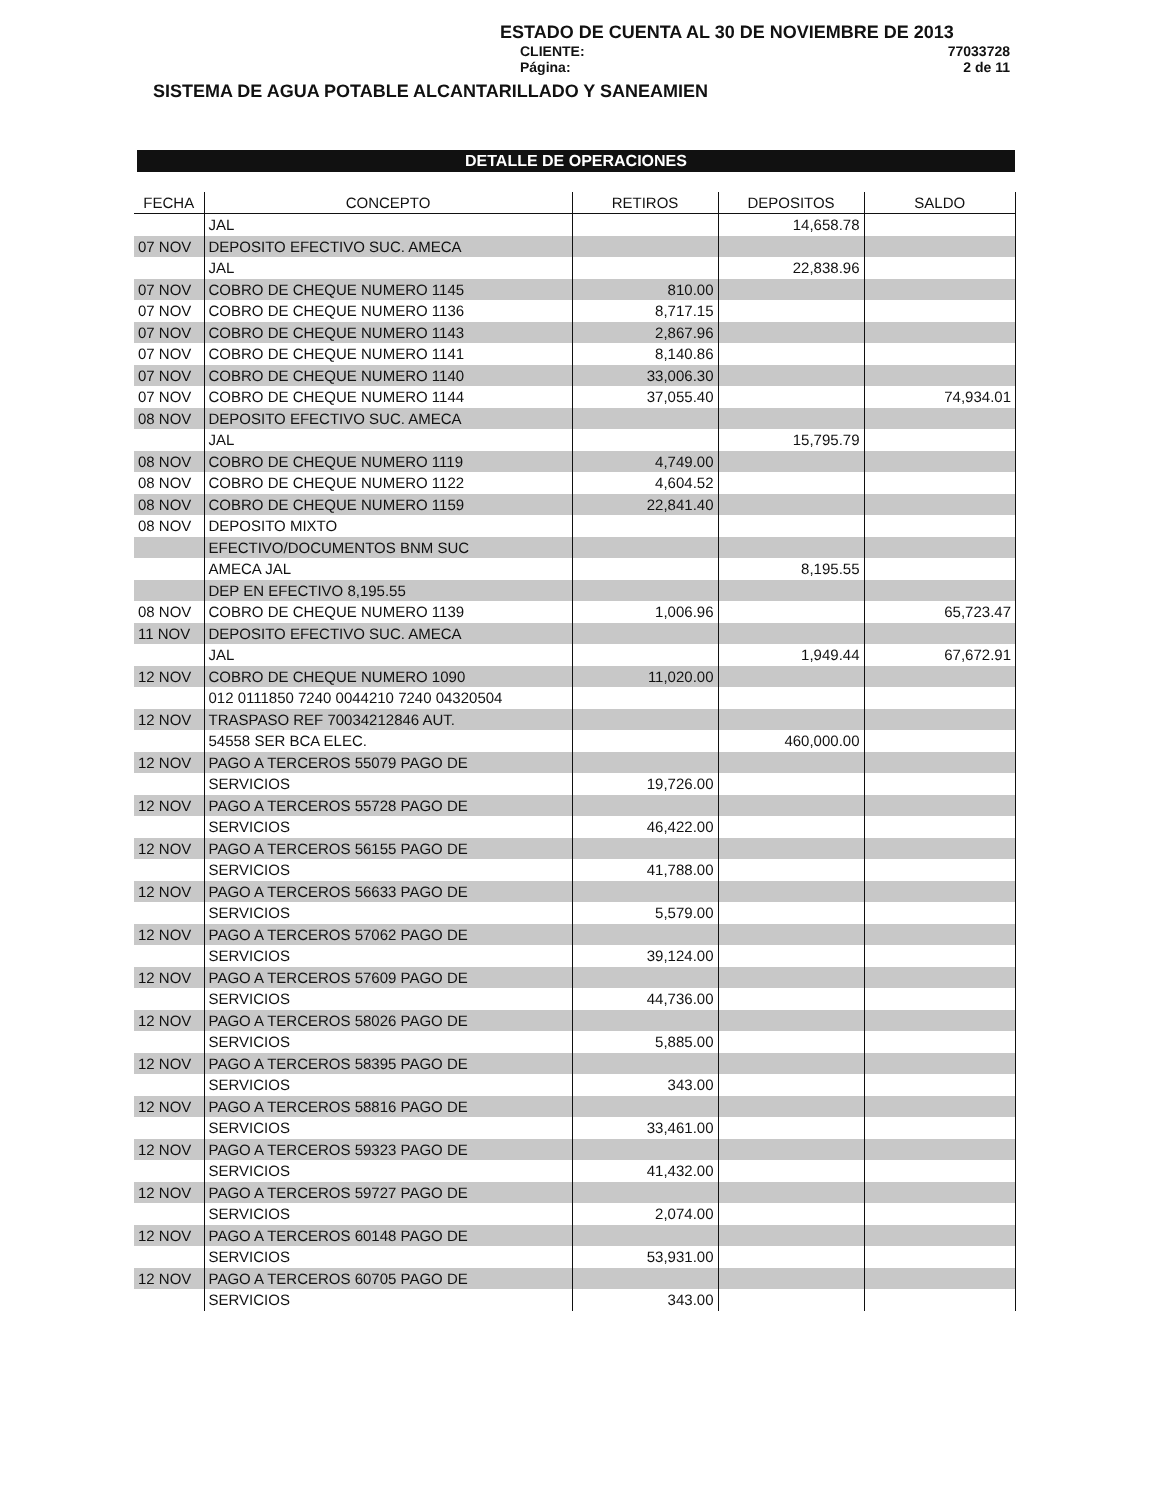ESTADO DE CUENTA AL 30 DE NOVIEMBRE DE 2013
CLIENTE: 77033728
Página: 2 de 11
SISTEMA DE AGUA POTABLE ALCANTARILLADO Y SANEAMIEN
DETALLE DE OPERACIONES
| FECHA | CONCEPTO | RETIROS | DEPOSITOS | SALDO |
| --- | --- | --- | --- | --- |
| | JAL | | 14,658.78 | |
| 07 NOV | DEPOSITO EFECTIVO SUC. AMECA | | | |
| | JAL | | 22,838.96 | |
| 07 NOV | COBRO DE CHEQUE NUMERO 1145 | 810.00 | | |
| 07 NOV | COBRO DE CHEQUE NUMERO 1136 | 8,717.15 | | |
| 07 NOV | COBRO DE CHEQUE NUMERO 1143 | 2,867.96 | | |
| 07 NOV | COBRO DE CHEQUE NUMERO 1141 | 8,140.86 | | |
| 07 NOV | COBRO DE CHEQUE NUMERO 1140 | 33,006.30 | | |
| 07 NOV | COBRO DE CHEQUE NUMERO 1144 | 37,055.40 | | 74,934.01 |
| 08 NOV | DEPOSITO EFECTIVO SUC. AMECA | | | |
| | JAL | | 15,795.79 | |
| 08 NOV | COBRO DE CHEQUE NUMERO 1119 | 4,749.00 | | |
| 08 NOV | COBRO DE CHEQUE NUMERO 1122 | 4,604.52 | | |
| 08 NOV | COBRO DE CHEQUE NUMERO 1159 | 22,841.40 | | |
| 08 NOV | DEPOSITO MIXTO | | | |
| | EFECTIVO/DOCUMENTOS BNM SUC | | | |
| | AMECA JAL | | 8,195.55 | |
| | DEP EN EFECTIVO 8,195.55 | | | |
| 08 NOV | COBRO DE CHEQUE NUMERO 1139 | 1,006.96 | | 65,723.47 |
| 11 NOV | DEPOSITO EFECTIVO SUC. AMECA | | | |
| | JAL | | 1,949.44 | 67,672.91 |
| 12 NOV | COBRO DE CHEQUE NUMERO 1090 | 11,020.00 | | |
| | 012 0111850 7240 0044210 7240 04320504 | | | |
| 12 NOV | TRASPASO REF 70034212846 AUT. | | | |
| | 54558 SER BCA ELEC. | | 460,000.00 | |
| 12 NOV | PAGO A TERCEROS 55079 PAGO DE | | | |
| | SERVICIOS | 19,726.00 | | |
| 12 NOV | PAGO A TERCEROS 55728 PAGO DE | | | |
| | SERVICIOS | 46,422.00 | | |
| 12 NOV | PAGO A TERCEROS 56155 PAGO DE | | | |
| | SERVICIOS | 41,788.00 | | |
| 12 NOV | PAGO A TERCEROS 56633 PAGO DE | | | |
| | SERVICIOS | 5,579.00 | | |
| 12 NOV | PAGO A TERCEROS 57062 PAGO DE | | | |
| | SERVICIOS | 39,124.00 | | |
| 12 NOV | PAGO A TERCEROS 57609 PAGO DE | | | |
| | SERVICIOS | 44,736.00 | | |
| 12 NOV | PAGO A TERCEROS 58026 PAGO DE | | | |
| | SERVICIOS | 5,885.00 | | |
| 12 NOV | PAGO A TERCEROS 58395 PAGO DE | | | |
| | SERVICIOS | 343.00 | | |
| 12 NOV | PAGO A TERCEROS 58816 PAGO DE | | | |
| | SERVICIOS | 33,461.00 | | |
| 12 NOV | PAGO A TERCEROS 59323 PAGO DE | | | |
| | SERVICIOS | 41,432.00 | | |
| 12 NOV | PAGO A TERCEROS 59727 PAGO DE | | | |
| | SERVICIOS | 2,074.00 | | |
| 12 NOV | PAGO A TERCEROS 60148 PAGO DE | | | |
| | SERVICIOS | 53,931.00 | | |
| 12 NOV | PAGO A TERCEROS 60705 PAGO DE | | | |
| | SERVICIOS | 343.00 | | |